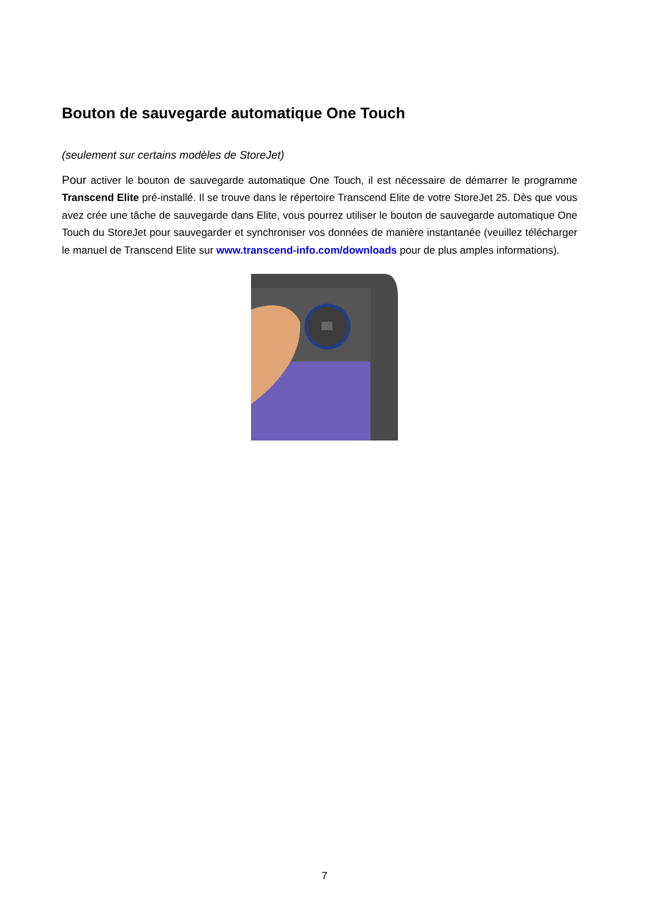Bouton de sauvegarde automatique One Touch
(seulement sur certains modèles de StoreJet)
Pour activer le bouton de sauvegarde automatique One Touch, il est nécessaire de démarrer le programme Transcend Elite pré-installé. Il se trouve dans le répertoire Transcend Elite de votre StoreJet 25. Dès que vous avez crée une tâche de sauvegarde dans Elite, vous pourrez utiliser le bouton de sauvegarde automatique One Touch du StoreJet pour sauvegarder et synchroniser vos données de manière instantanée (veuillez télécharger le manuel de Transcend Elite sur www.transcend-info.com/downloads pour de plus amples informations).
7